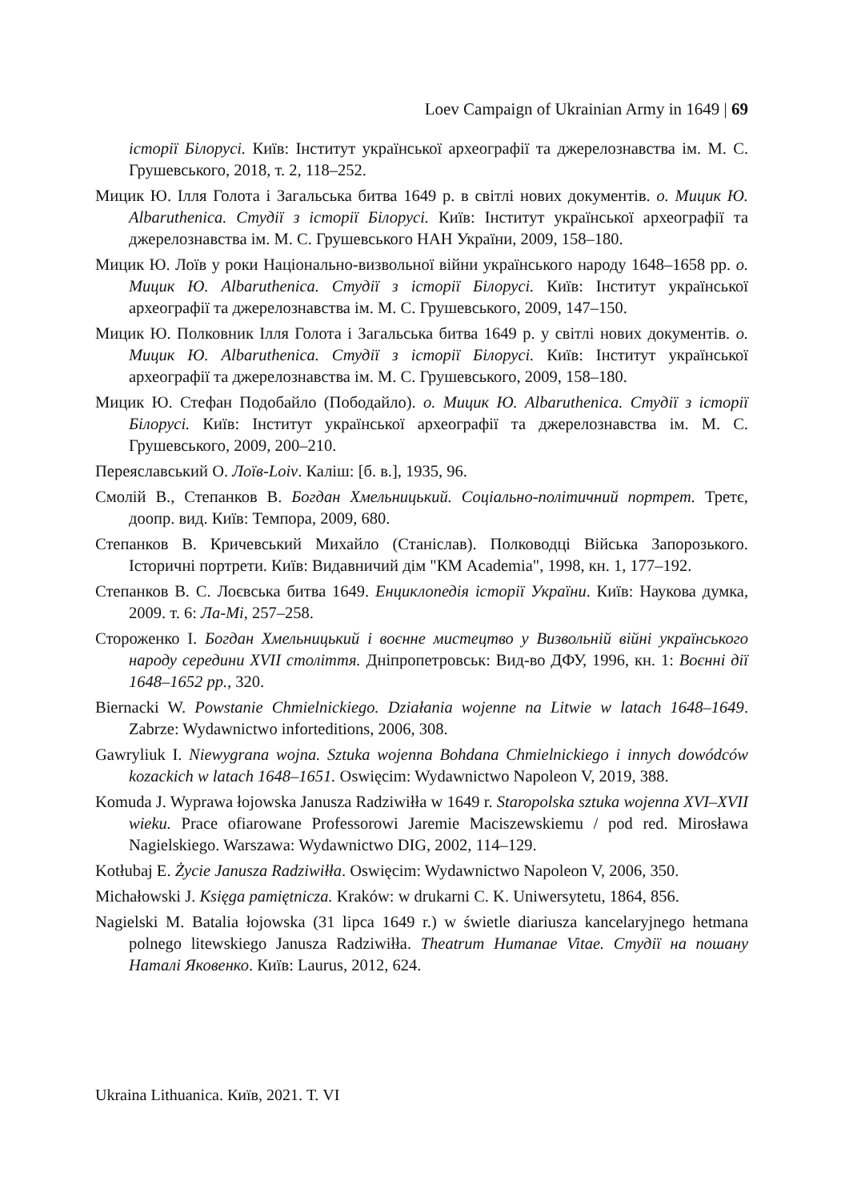Loev Campaign of Ukrainian Army in 1649 | 69
історії Білорусі. Київ: Інститут української археографії та джерелознавства ім. М. С. Грушевського, 2018, т. 2, 118–252.
Мицик Ю. Ілля Голота і Загальська битва 1649 р. в світлі нових документів. о. Мицик Ю. Albaruthenica. Студії з історії Білорусі. Київ: Інститут української археографії та джерелознавства ім. М. С. Грушевського НАН України, 2009, 158–180.
Мицик Ю. Лоїв у роки Національно-визвольної війни українського народу 1648–1658 рр. о. Мицик Ю. Albaruthenica. Студії з історії Білорусі. Київ: Інститут української археографії та джерелознавства ім. М. С. Грушевського, 2009, 147–150.
Мицик Ю. Полковник Ілля Голота і Загальська битва 1649 р. у світлі нових документів. о. Мицик Ю. Albaruthenica. Студії з історії Білорусі. Київ: Інститут української археографії та джерелознавства ім. М. С. Грушевського, 2009, 158–180.
Мицик Ю. Стефан Подобайло (Пободайло). о. Мицик Ю. Albaruthenica. Студії з історії Білорусі. Київ: Інститут української археографії та джерелознавства ім. М. С. Грушевського, 2009, 200–210.
Переяславський О. Лоїв-Loiv. Каліш: [б. в.], 1935, 96.
Смолій В., Степанков В. Богдан Хмельницький. Соціально-політичний портрет. Третє, доопр. вид. Київ: Темпора, 2009, 680.
Степанков В. Кричевський Михайло (Станіслав). Полководці Війська Запорозького. Історичні портрети. Київ: Видавничий дім "КМ Academia", 1998, кн. 1, 177–192.
Степанков В. С. Лоєвська битва 1649. Енциклопедія історії України. Київ: Наукова думка, 2009. т. 6: Ла-Мі, 257–258.
Стороженко І. Богдан Хмельницький і воєнне мистецтво у Визвольній війні українського народу середини XVII століття. Дніпропетровськ: Вид-во ДФУ, 1996, кн. 1: Воєнні дії 1648–1652 рр., 320.
Biernacki W. Powstanie Chmielnickiego. Działania wojenne na Litwie w latach 1648–1649. Zabrze: Wydawnictwo inforteditions, 2006, 308.
Gawryliuk I. Niewygrana wojna. Sztuka wojenna Bohdana Chmielnickiego i innych dowódców kozackich w latach 1648–1651. Oswięcim: Wydawnictwo Napoleon V, 2019, 388.
Komuda J. Wyprawa łojowska Janusza Radziwiłła w 1649 r. Staropolska sztuka wojenna XVI–XVII wieku. Prace ofiarowane Professorowi Jaremie Maciszewskiemu / pod red. Mirosława Nagielskiego. Warszawa: Wydawnictwo DIG, 2002, 114–129.
Kotłubaj E. Życie Janusza Radziwiłła. Oswięcim: Wydawnictwo Napoleon V, 2006, 350.
Michałowski J. Księga pamiętnicza. Kraków: w drukarni C. K. Uniwersytetu, 1864, 856.
Nagielski M. Batalia łojowska (31 lipca 1649 r.) w świetle diariusza kancelaryjnego hetmana polnego litewskiego Janusza Radziwiłła. Theatrum Humanae Vitae. Студії на пошану Наталі Яковенко. Київ: Laurus, 2012, 624.
Ukraina Lithuanica. Київ, 2021. Т. VI